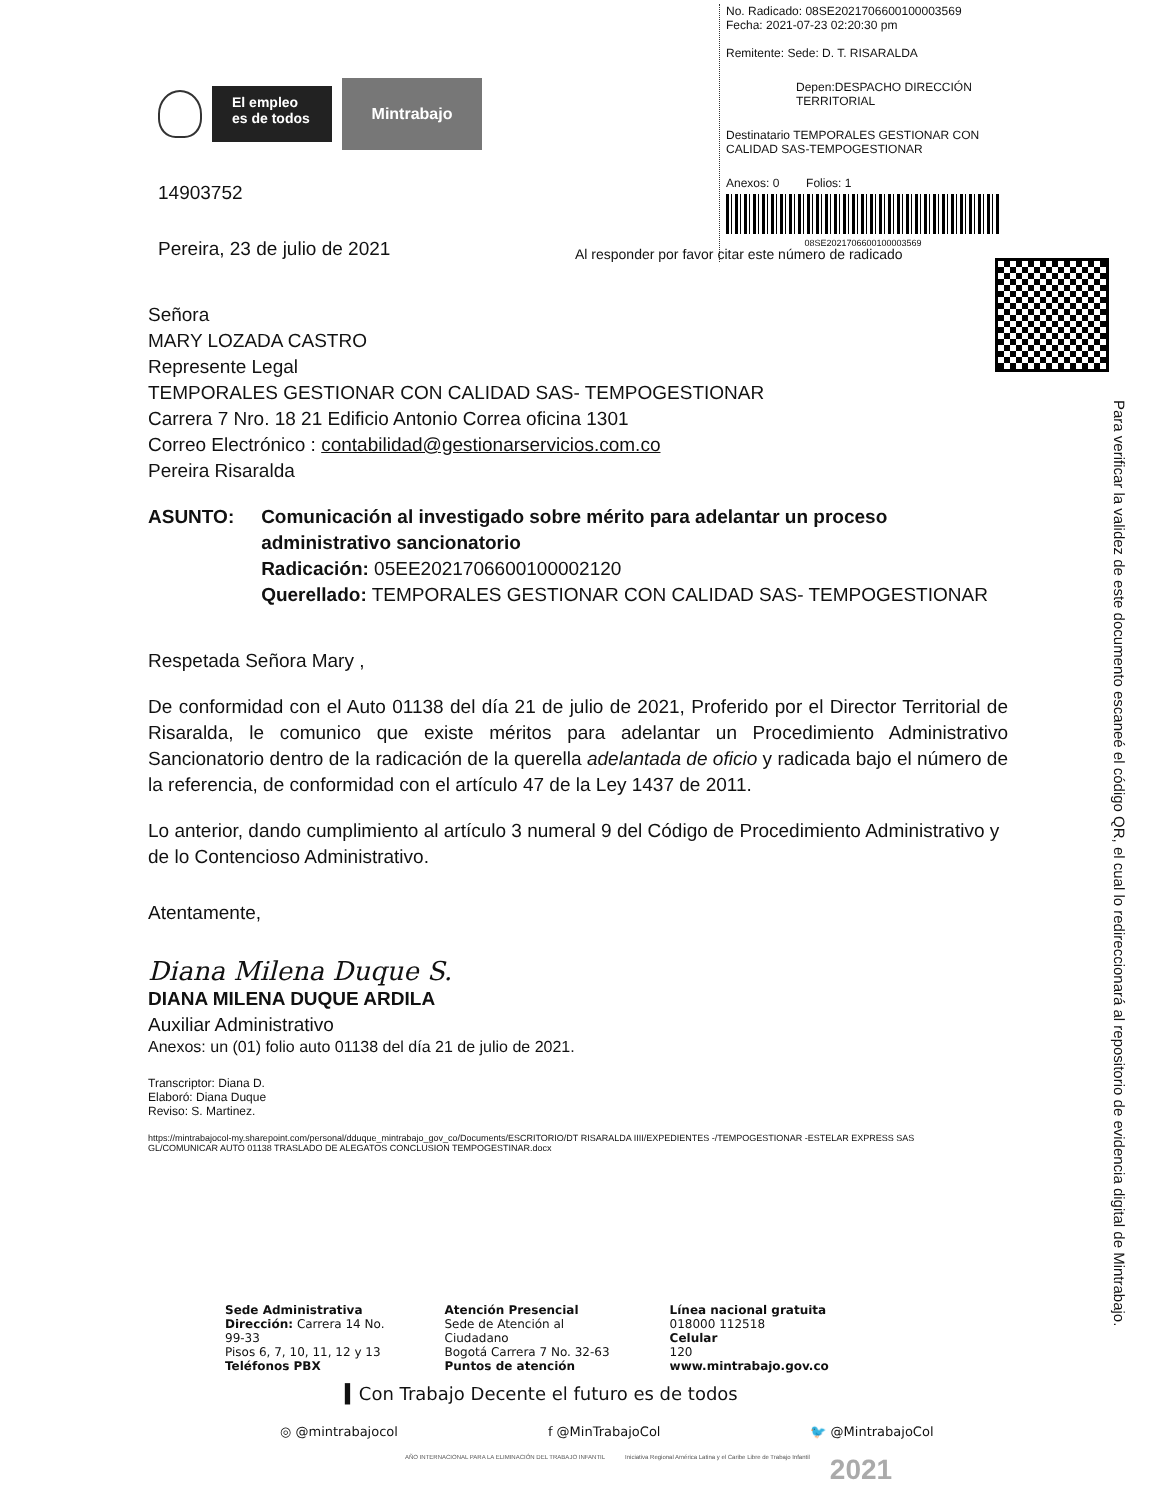El empleo es de todos
Mintrabajo
14903752
Pereira, 23 de julio de 2021
No. Radicado: 08SE2021706600100003569
Fecha: 2021-07-23 02:20:30 pm
Remitente: Sede: D. T. RISARALDA
Depen:DESPACHO DIRECCIÓN TERRITORIAL
Destinatario TEMPORALES GESTIONAR CON CALIDAD SAS-TEMPOGESTIONAR
Anexos: 0 Folios: 1
08SE2021706600100003569
Al responder por favor citar este número de radicado
Para verificar la validez de este documento escaneé el código QR, el cual lo redireccionará al repositorio de evidencia digital de Mintrabajo.
Señora
MARY LOZADA CASTRO
Represente Legal
TEMPORALES GESTIONAR CON CALIDAD SAS- TEMPOGESTIONAR
Carrera 7 Nro. 18 21 Edificio Antonio Correa oficina 1301
Correo Electrónico : contabilidad@gestionarservicios.com.co
Pereira Risaralda
ASUNTO: Comunicación al investigado sobre mérito para adelantar un proceso administrativo sancionatorio
Radicación: 05EE2021706600100002120
Querellado: TEMPORALES GESTIONAR CON CALIDAD SAS- TEMPOGESTIONAR
Respetada Señora Mary ,
De conformidad con el Auto 01138 del día 21 de julio de 2021, Proferido por el Director Territorial de Risaralda, le comunico que existe méritos para adelantar un Procedimiento Administrativo Sancionatorio dentro de la radicación de la querella adelantada de oficio y radicada bajo el número de la referencia, de conformidad con el artículo 47 de la Ley 1437 de 2011.
Lo anterior, dando cumplimiento al artículo 3 numeral 9 del Código de Procedimiento Administrativo y de lo Contencioso Administrativo.
Atentamente,
Diana Milena Duque S.
DIANA MILENA DUQUE ARDILA
Auxiliar Administrativo
Anexos: un (01) folio auto 01138 del día 21 de julio de 2021.
Transcriptor: Diana D.
Elaboró: Diana Duque
Reviso: S. Martinez.
https://mintrabajocol-my.sharepoint.com/personal/dduque_mintrabajo_gov_co/Documents/ESCRITORIO/DT RISARALDA IIII/EXPEDIENTES -/TEMPOGESTIONAR -ESTELAR EXPRESS SAS GL/COMUNICAR AUTO 01138 TRASLADO DE ALEGATOS CONCLUSION TEMPOGESTINAR.docx
Sede Administrativa
Dirección: Carrera 14 No.
99-33
Pisos 6, 7, 10, 11, 12 y 13
Teléfonos PBX
Atención Presencial
Sede de Atención al
Ciudadano
Bogotá Carrera 7 No. 32-63
Puntos de atención
Línea nacional gratuita
018000 112518
Celular
120
www.mintrabajo.gov.co
▍Con Trabajo Decente el futuro es de todos
◎ @mintrabajocol f @MinTrabajoCol 🐦 @MintrabajoCol
AÑO INTERNACIONAL PARA LA ELIMINACIÓN DEL TRABAJO INFANTIL Iniciativa Regional América Latina y el Caribe Libre de Trabajo Infantil 2021